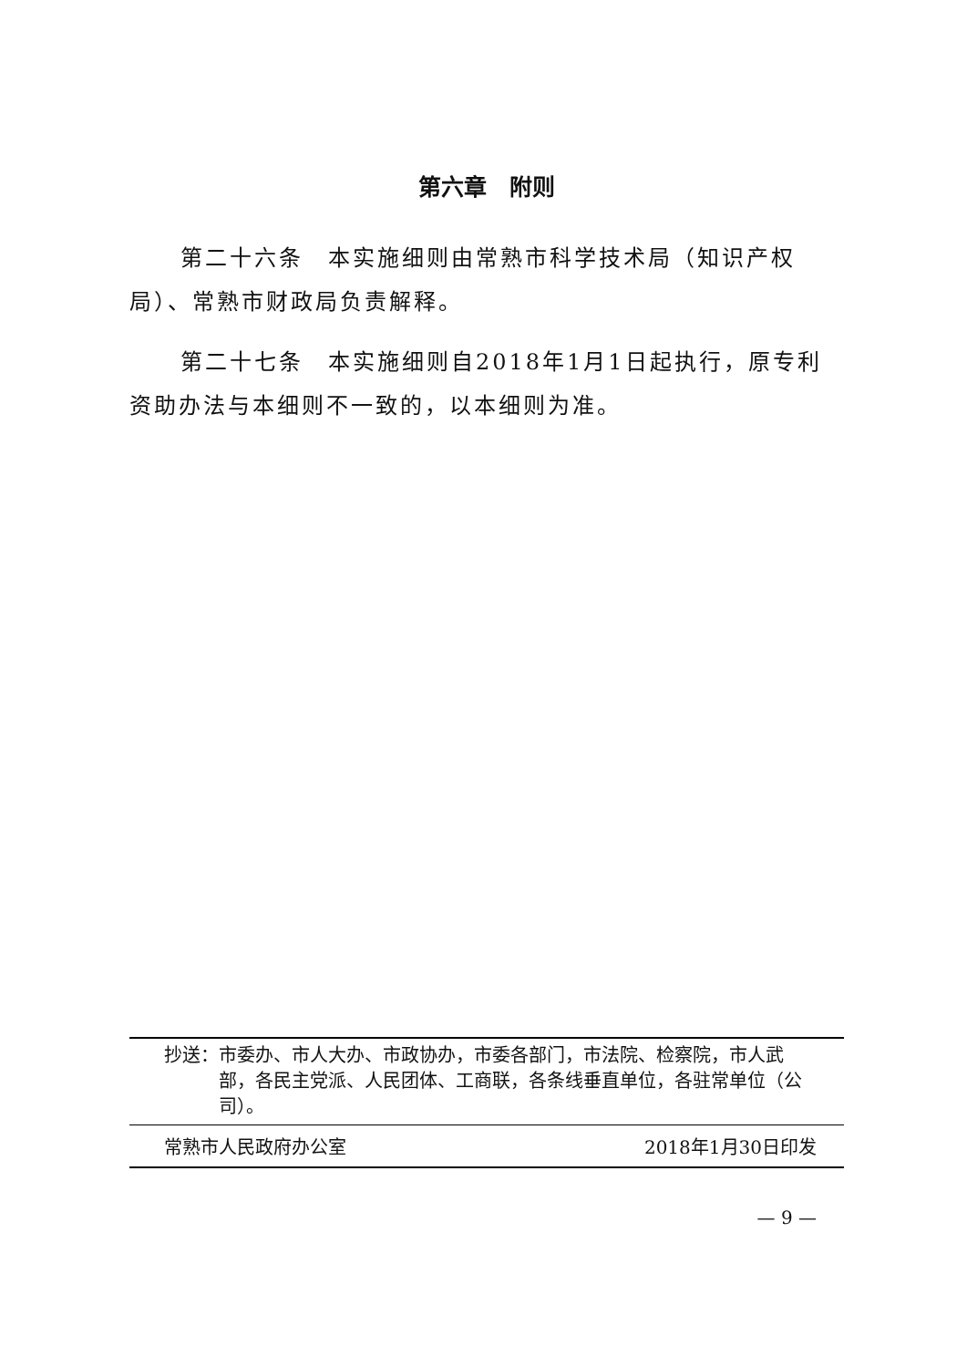第六章　附则
第二十六条　本实施细则由常熟市科学技术局（知识产权局）、常熟市财政局负责解释。
第二十七条　本实施细则自2018年1月1日起执行，原专利资助办法与本细则不一致的，以本细则为准。
抄送： 市委办、市人大办、市政协办，市委各部门，市法院、检察院，市人武部，各民主党派、人民团体、工商联，各条线垂直单位，各驻常单位（公司）。
常熟市人民政府办公室 2018年1月30日印发
— 9 —